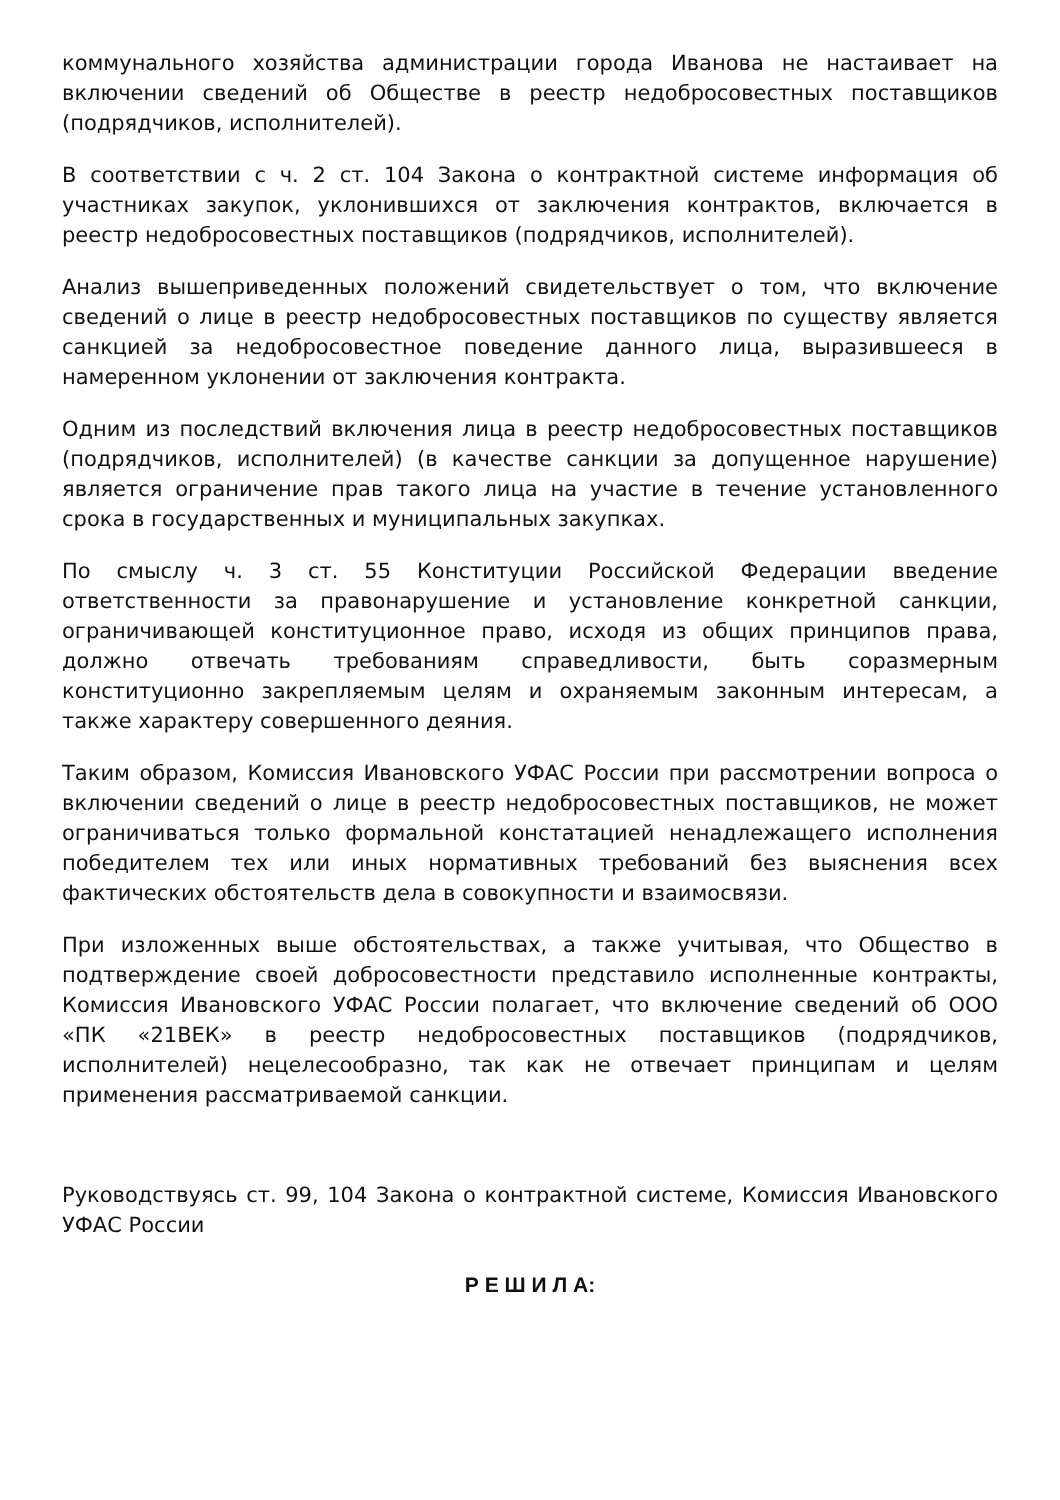коммунального хозяйства администрации города Иванова не настаивает на включении сведений об Обществе в реестр недобросовестных поставщиков (подрядчиков, исполнителей).
В соответствии с ч. 2 ст. 104 Закона о контрактной системе информация об участниках закупок, уклонившихся от заключения контрактов, включается в реестр недобросовестных поставщиков (подрядчиков, исполнителей).
Анализ вышеприведенных положений свидетельствует о том, что включение сведений о лице в реестр недобросовестных поставщиков по существу является санкцией за недобросовестное поведение данного лица, выразившееся в намеренном уклонении от заключения контракта.
Одним из последствий включения лица в реестр недобросовестных поставщиков (подрядчиков, исполнителей) (в качестве санкции за допущенное нарушение) является ограничение прав такого лица на участие в течение установленного срока в государственных и муниципальных закупках.
По смыслу ч. 3 ст. 55 Конституции Российской Федерации введение ответственности за правонарушение и установление конкретной санкции, ограничивающей конституционное право, исходя из общих принципов права, должно отвечать требованиям справедливости, быть соразмерным конституционно закрепляемым целям и охраняемым законным интересам, а также характеру совершенного деяния.
Таким образом, Комиссия Ивановского УФАС России при рассмотрении вопроса о включении сведений о лице в реестр недобросовестных поставщиков, не может ограничиваться только формальной констатацией ненадлежащего исполнения победителем тех или иных нормативных требований без выяснения всех фактических обстоятельств дела в совокупности и взаимосвязи.
При изложенных выше обстоятельствах, а также учитывая, что Общество в подтверждение своей добросовестности представило исполненные контракты, Комиссия Ивановского УФАС России полагает, что включение сведений об ООО «ПК «21ВЕК» в реестр недобросовестных поставщиков (подрядчиков, исполнителей) нецелесообразно, так как не отвечает принципам и целям применения рассматриваемой санкции.
Руководствуясь ст. 99, 104 Закона о контрактной системе, Комиссия Ивановского УФАС России
Р Е Ш И Л А: